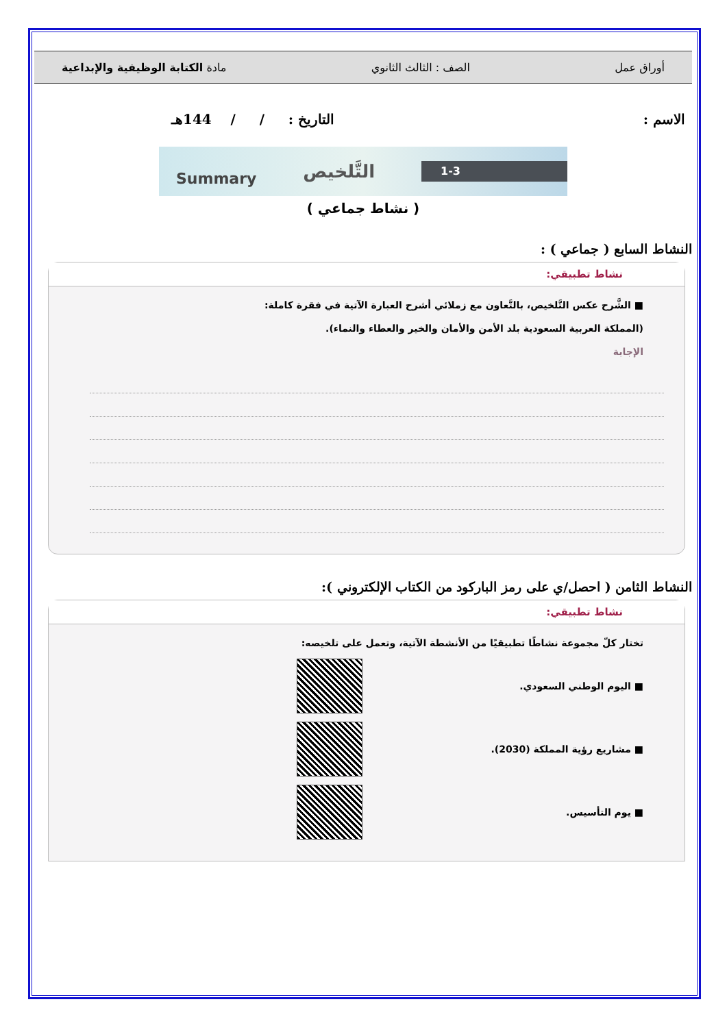أوراق عمل الصف : الثالث الثانوي مادة الكتابة الوظيفية والإبداعية
الاسم : التاريخ : / / 144هـ
Summary التَّلخيص 1-3
( نشاط جماعي )
النشاط السابع ( جماعي ) :
نشاط تطبيقي:
■ الشَّرح عكس التَّلخيص، بالتَّعاون مع زملائي أشرح العبارة الآتية في فقرة كاملة:
(المملكة العربية السعودية بلد الأمن والأمان والخير والعطاء والنماء).
الإجابة
النشاط الثامن ( احصل/ي على رمز الباركود من الكتاب الإلكتروني ):
نشاط تطبيقي:
تختار كلّ مجموعة نشاطًا تطبيقيًا من الأنشطة الآتية، وتعمل على تلخيصه:
■ اليوم الوطني السعودي.
■ مشاريع رؤية المملكة (2030).
■ يوم التأسيس.